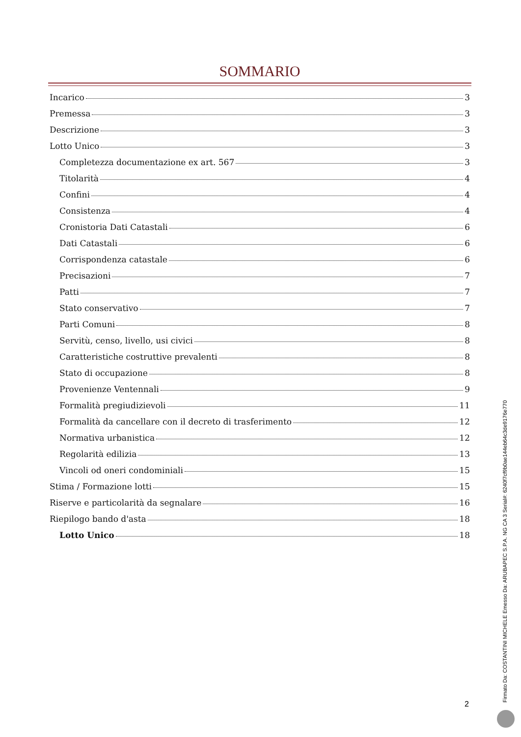SOMMARIO
Incarico 3
Premessa 3
Descrizione 3
Lotto Unico 3
Completezza documentazione ex art. 567 3
Titolarità 4
Confini 4
Consistenza 4
Cronistoria Dati Catastali 6
Dati Catastali 6
Corrispondenza catastale 6
Precisazioni 7
Patti 7
Stato conservativo 7
Parti Comuni 8
Servitù, censo, livello, usi civici 8
Caratteristiche costruttive prevalenti 8
Stato di occupazione 8
Provenienze Ventennali 9
Formalità pregiudizievoli 11
Formalità da cancellare con il decreto di trasferimento 12
Normativa urbanistica 12
Regolarità edilizia 13
Vincoli od oneri condominiali 15
Stima / Formazione lotti 15
Riserve e particolarità da segnalare 16
Riepilogo bando d'asta 18
Lotto Unico 18
2 Firmato Da: COSTANTINI MICHELE Emesso Da: ARUBAPEC S.P.A. NG CA 3 Serial#: 6240f7cf9b0ae144eb64c3de9176e770